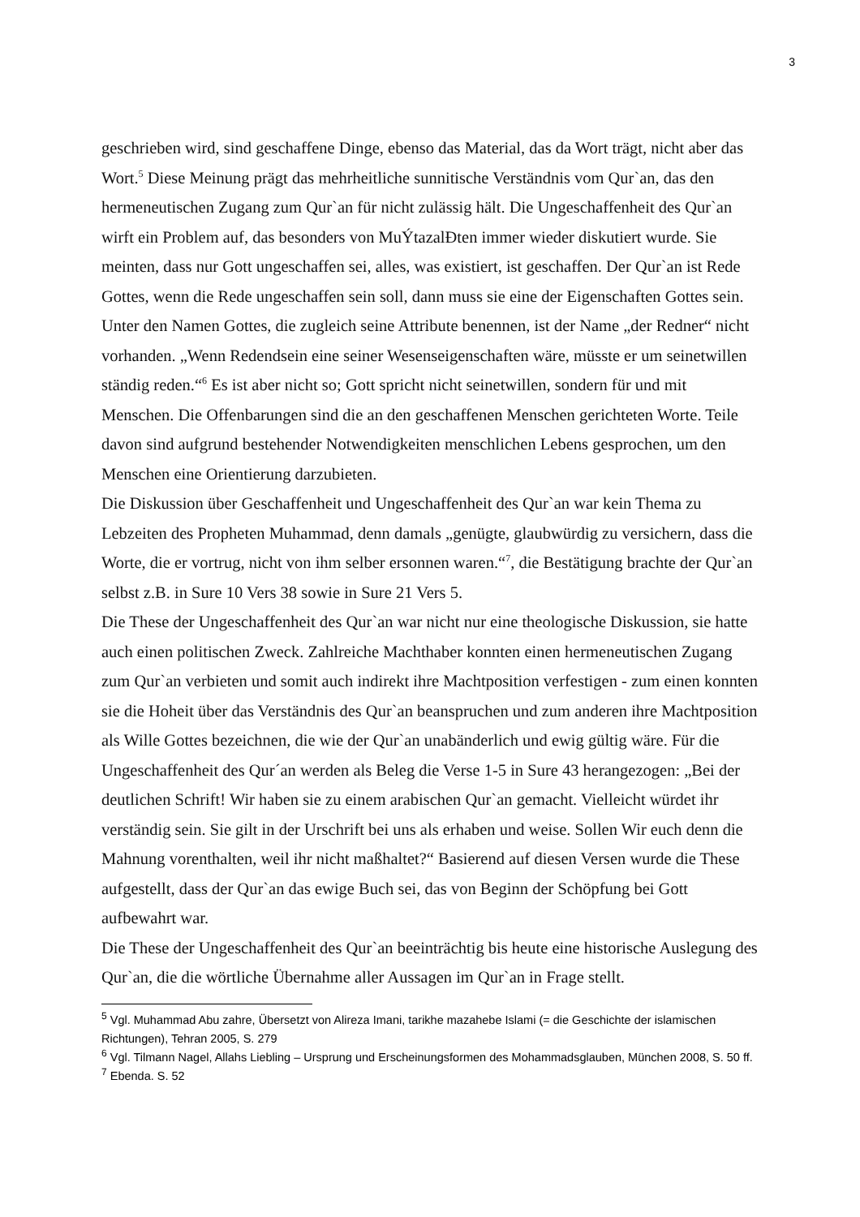3
geschrieben wird, sind geschaffene Dinge, ebenso das Material, das da Wort trägt, nicht aber das Wort.<sup>5</sup> Diese Meinung prägt das mehrheitliche sunnitische Verständnis vom Qur`an, das den hermeneutischen Zugang zum Qur`an für nicht zulässig hält. Die Ungeschaffenheit des Qur`an wirft ein Problem auf, das besonders von MuÝtazalÐten immer wieder diskutiert wurde. Sie meinten, dass nur Gott ungeschaffen sei, alles, was existiert, ist geschaffen. Der Qur`an ist Rede Gottes, wenn die Rede ungeschaffen sein soll, dann muss sie eine der Eigenschaften Gottes sein. Unter den Namen Gottes, die zugleich seine Attribute benennen, ist der Name „der Redner“ nicht vorhanden. „Wenn Redendsein eine seiner Wesenseigenschaften wäre, müsste er um seinetwillen ständig reden.“<sup>6</sup> Es ist aber nicht so; Gott spricht nicht seinetwillen, sondern für und mit Menschen. Die Offenbarungen sind die an den geschaffenen Menschen gerichteten Worte. Teile davon sind aufgrund bestehender Notwendigkeiten menschlichen Lebens gesprochen, um den Menschen eine Orientierung darzubieten.
Die Diskussion über Geschaffenheit und Ungeschaffenheit des Qur`an war kein Thema zu Lebzeiten des Propheten Muhammad, denn damals „genügte, glaubwürdig zu versichern, dass die Worte, die er vortrug, nicht von ihm selber ersonnen waren.“<sup>7</sup>, die Bestätigung brachte der Qur`an selbst z.B. in Sure 10 Vers 38 sowie in Sure 21 Vers 5.
Die These der Ungeschaffenheit des Qur`an war nicht nur eine theologische Diskussion, sie hatte auch einen politischen Zweck. Zahlreiche Machthaber konnten einen hermeneutischen Zugang zum Qur`an verbieten und somit auch indirekt ihre Machtposition verfestigen - zum einen konnten sie die Hoheit über das Verständnis des Qur`an beanspruchen und zum anderen ihre Machtposition als Wille Gottes bezeichnen, die wie der Qur`an unabänderlich und ewig gültig wäre. Für die Ungeschaffenheit des Qur´an werden als Beleg die Verse 1-5 in Sure 43 herangezogen: „Bei der deutlichen Schrift! Wir haben sie zu einem arabischen Qur`an gemacht. Vielleicht würdet ihr verständig sein. Sie gilt in der Urschrift bei uns als erhaben und weise. Sollen Wir euch denn die Mahnung vorenthalten, weil ihr nicht maßhaltet?“ Basierend auf diesen Versen wurde die These aufgestellt, dass der Qur`an das ewige Buch sei, das von Beginn der Schöpfung bei Gott aufbewahrt war.
Die These der Ungeschaffenheit des Qur`an beeinträchtig bis heute eine historische Auslegung des Qur`an, die die wörtliche Übernahme aller Aussagen im Qur`an in Frage stellt.
<sup>5</sup> Vgl. Muhammad Abu zahre, Übersetzt von Alireza Imani, tarikhe mazahebe Islami (= die Geschichte der islamischen Richtungen), Tehran 2005, S. 279
<sup>6</sup> Vgl. Tilmann Nagel, Allahs Liebling – Ursprung und Erscheinungsformen des Mohammadsglauben, München 2008, S. 50 ff.
<sup>7</sup> Ebenda. S. 52